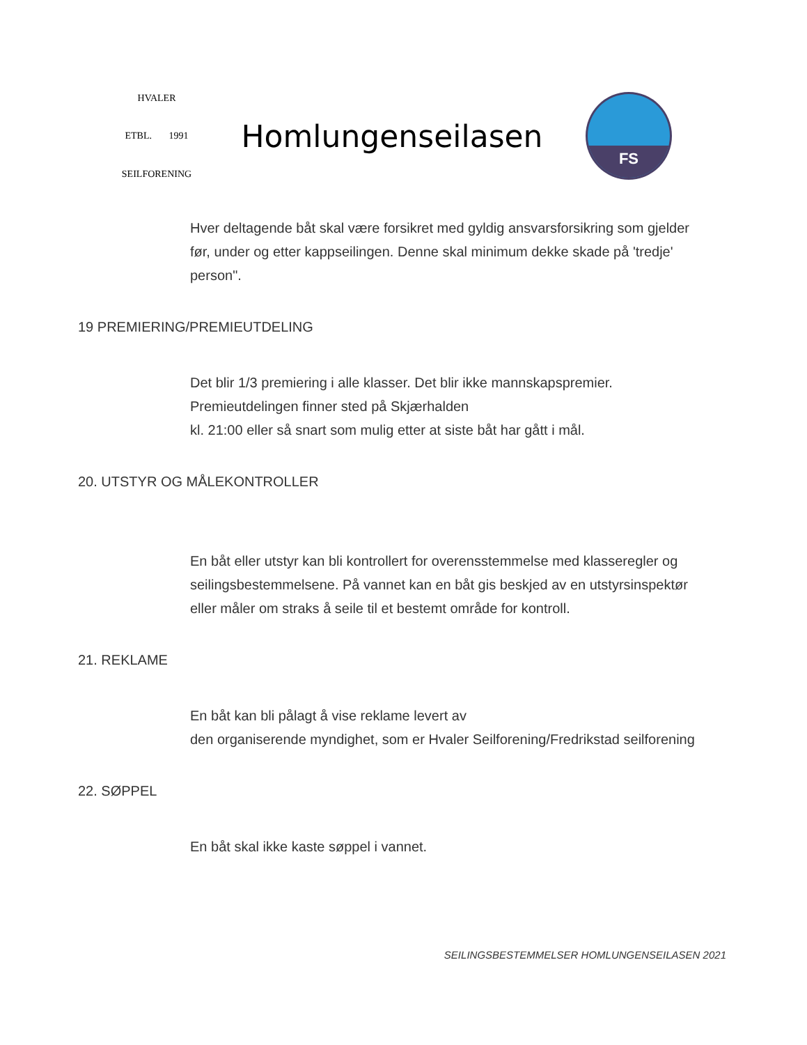HVALER
ETBL. 1991
SEILFORENING
Homlungenseilasen
FS
Hver deltagende båt skal være forsikret med gyldig ansvarsforsikring som gjelder før, under og etter kappseilingen. Denne skal minimum dekke skade på 'tredje' person".
19 PREMIERING/PREMIEUTDELING
Det blir 1/3 premiering i alle klasser. Det blir ikke mannskapspremier.
Premieutdelingen finner sted på Skjærhalden
kl. 21:00 eller så snart som mulig etter at siste båt har gått i mål.
20. UTSTYR OG MÅLEKONTROLLER
En båt eller utstyr kan bli kontrollert for overensstemmelse med klasseregler og seilingsbestemmelsene. På vannet kan en båt gis beskjed av en utstyrsinspektør eller måler om straks å seile til et bestemt område for kontroll.
21. REKLAME
En båt kan bli pålagt å vise reklame levert av
den organiserende myndighet, som er Hvaler Seilforening/Fredrikstad seilforening
22. SØPPEL
En båt skal ikke kaste søppel i vannet.
SEILINGSBESTEMMELSER HOMLUNGENSEILASEN 2021